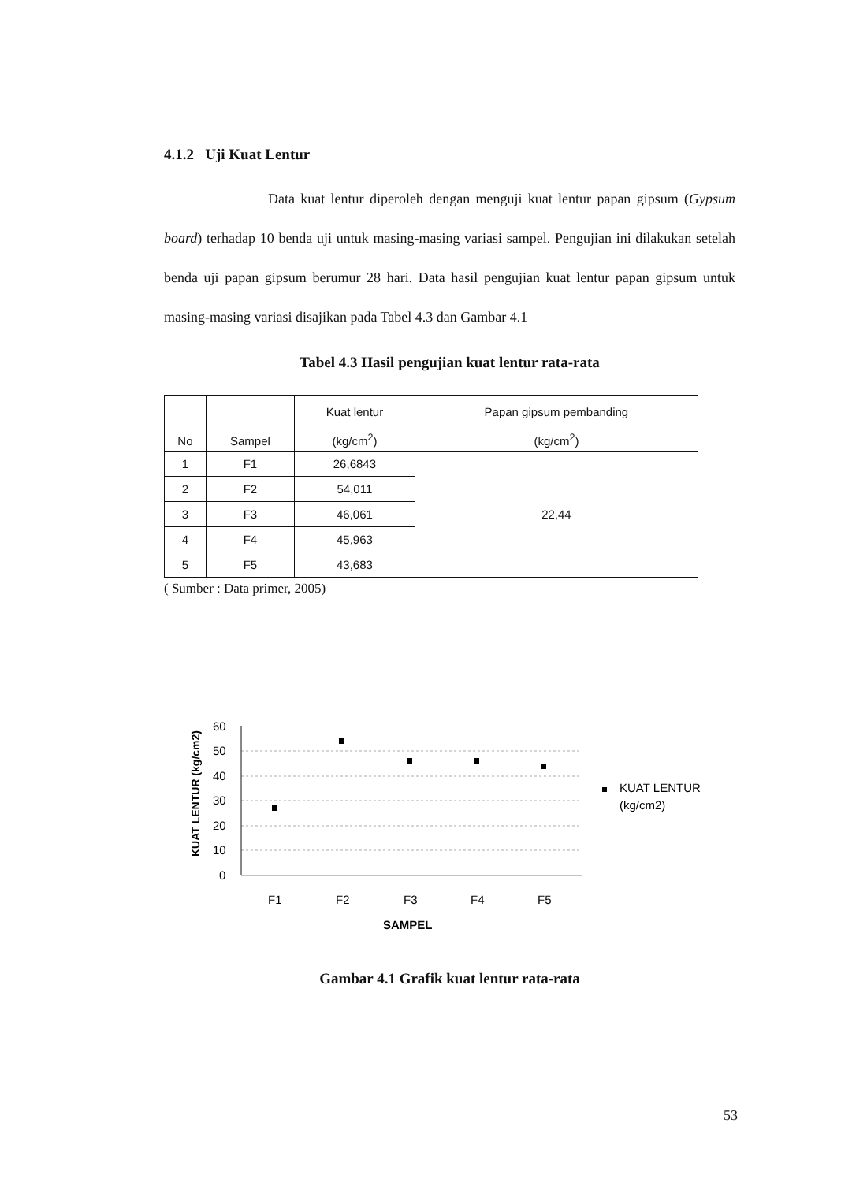4.1.2 Uji Kuat Lentur
Data kuat lentur diperoleh dengan menguji kuat lentur papan gipsum (Gypsum board) terhadap 10 benda uji untuk masing-masing variasi sampel. Pengujian ini dilakukan setelah benda uji papan gipsum berumur 28 hari. Data hasil pengujian kuat lentur papan gipsum untuk masing-masing variasi disajikan pada Tabel 4.3 dan Gambar 4.1
Tabel 4.3 Hasil pengujian kuat lentur rata-rata
| No | Sampel | Kuat lentur (kg/cm<sup>2</sup>) | Papan gipsum pembanding (kg/cm<sup>2</sup>) |
| --- | --- | --- | --- |
| 1 | F1 | 26,6843 | 22,44 |
| 2 | F2 | 54,011 | |
| 3 | F3 | 46,061 | |
| 4 | F4 | 45,963 | |
| 5 | F5 | 43,683 | |
( Sumber : Data primer, 2005)
KUAT LENTUR (kg/cm2)
60
50
40
30
20
10
0
F1
F2
F3
F4
F5
SAMPEL
KUAT LENTUR
(kg/cm2)
Gambar 4.1 Grafik kuat lentur rata-rata
53